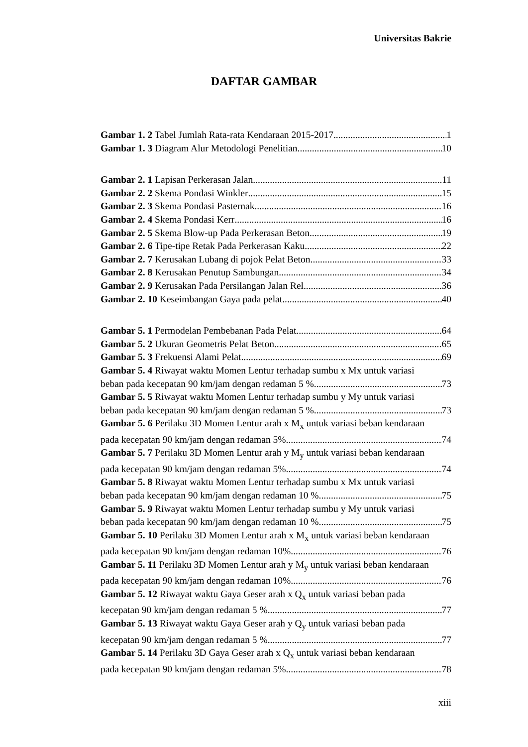Universitas Bakrie
DAFTAR GAMBAR
Gambar 1. 2 Tabel Jumlah Rata-rata Kendaraan 2015-2017 1
Gambar 1. 3 Diagram Alur Metodologi Penelitian 10
Gambar 2. 1 Lapisan Perkerasan Jalan 11
Gambar 2. 2 Skema Pondasi Winkler 15
Gambar 2. 3 Skema Pondasi Pasternak 16
Gambar 2. 4 Skema Pondasi Kerr 16
Gambar 2. 5 Skema Blow-up Pada Perkerasan Beton 19
Gambar 2. 6 Tipe-tipe Retak Pada Perkerasan Kaku 22
Gambar 2. 7 Kerusakan Lubang di pojok Pelat Beton 33
Gambar 2. 8 Kerusakan Penutup Sambungan 34
Gambar 2. 9 Kerusakan Pada Persilangan Jalan Rel 36
Gambar 2. 10 Keseimbangan Gaya pada pelat 40
Gambar 5. 1 Permodelan Pembebanan Pada Pelat 64
Gambar 5. 2 Ukuran Geometris Pelat Beton 65
Gambar 5. 3 Frekuensi Alami Pelat 69
Gambar 5. 4 Riwayat waktu Momen Lentur terhadap sumbu x Mx untuk variasi
beban pada kecepatan 90 km/jam dengan redaman 5 % 73
Gambar 5. 5 Riwayat waktu Momen Lentur terhadap sumbu y My untuk variasi
beban pada kecepatan 90 km/jam dengan redaman 5 % 73
Gambar 5. 6 Perilaku 3D Momen Lentur arah x M<sub>x</sub> untuk variasi beban kendaraan
pada kecepatan 90 km/jam dengan redaman 5% 74
Gambar 5. 7 Perilaku 3D Momen Lentur arah y M<sub>y</sub> untuk variasi beban kendaraan
pada kecepatan 90 km/jam dengan redaman 5% 74
Gambar 5. 8 Riwayat waktu Momen Lentur terhadap sumbu x Mx untuk variasi
beban pada kecepatan 90 km/jam dengan redaman 10 % 75
Gambar 5. 9 Riwayat waktu Momen Lentur terhadap sumbu y My untuk variasi
beban pada kecepatan 90 km/jam dengan redaman 10 % 75
Gambar 5. 10 Perilaku 3D Momen Lentur arah x M<sub>x</sub> untuk variasi beban kendaraan
pada kecepatan 90 km/jam dengan redaman 10% 76
Gambar 5. 11 Perilaku 3D Momen Lentur arah y M<sub>y</sub> untuk variasi beban kendaraan
pada kecepatan 90 km/jam dengan redaman 10% 76
Gambar 5. 12 Riwayat waktu Gaya Geser arah x Q<sub>x</sub> untuk variasi beban pada
kecepatan 90 km/jam dengan redaman 5 % 77
Gambar 5. 13 Riwayat waktu Gaya Geser arah y Q<sub>y</sub> untuk variasi beban pada
kecepatan 90 km/jam dengan redaman 5 % 77
Gambar 5. 14 Perilaku 3D Gaya Geser arah x Q<sub>x</sub> untuk variasi beban kendaraan
pada kecepatan 90 km/jam dengan redaman 5% 78
xiii